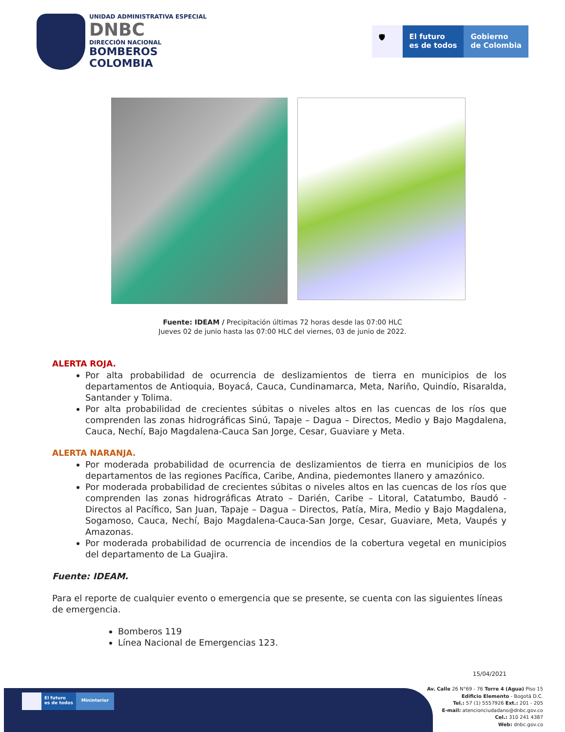UNIDAD ADMINISTRATIVA ESPECIAL
DNBC
DIRECCIÓN NACIONAL
BOMBEROS
COLOMBIA
🛡 El futuro
es de todos
Gobierno
de Colombia
Fuente: IDEAM / Precipitación últimas 72 horas desde las 07:00 HLC
Jueves 02 de junio hasta las 07:00 HLC del viernes, 03 de junio de 2022.
ALERTA ROJA.
Por alta probabilidad de ocurrencia de deslizamientos de tierra en municipios de los departamentos de Antioquia, Boyacá, Cauca, Cundinamarca, Meta, Nariño, Quindío, Risaralda, Santander y Tolima.
Por alta probabilidad de crecientes súbitas o niveles altos en las cuencas de los ríos que comprenden las zonas hidrográficas Sinú, Tapaje – Dagua – Directos, Medio y Bajo Magdalena, Cauca, Nechí, Bajo Magdalena-Cauca San Jorge, Cesar, Guaviare y Meta.
ALERTA NARANJA.
Por moderada probabilidad de ocurrencia de deslizamientos de tierra en municipios de los departamentos de las regiones Pacífica, Caribe, Andina, piedemontes llanero y amazónico.
Por moderada probabilidad de crecientes súbitas o niveles altos en las cuencas de los ríos que comprenden las zonas hidrográficas Atrato – Darién, Caribe – Litoral, Catatumbo, Baudó - Directos al Pacífico, San Juan, Tapaje – Dagua – Directos, Patía, Mira, Medio y Bajo Magdalena, Sogamoso, Cauca, Nechí, Bajo Magdalena-Cauca-San Jorge, Cesar, Guaviare, Meta, Vaupés y Amazonas.
Por moderada probabilidad de ocurrencia de incendios de la cobertura vegetal en municipios del departamento de La Guajira.
Fuente: IDEAM.
Para el reporte de cualquier evento o emergencia que se presente, se cuenta con las siguientes líneas de emergencia.
Bomberos 119
Línea Nacional de Emergencias 123.
15/04/2021
El futuro
es de todos
Mininterior
Av. Calle 26 N°69 - 76 Torre 4 (Agua) Piso 15
Edificio Elemento - Bogotá D.C.
Tel.: 57 (1) 5557926 Ext.: 201 - 205
E-mail: atencionciudadano@dnbc.gov.co
Cel.: 310 241 4387
Web: dnbc.gov.co